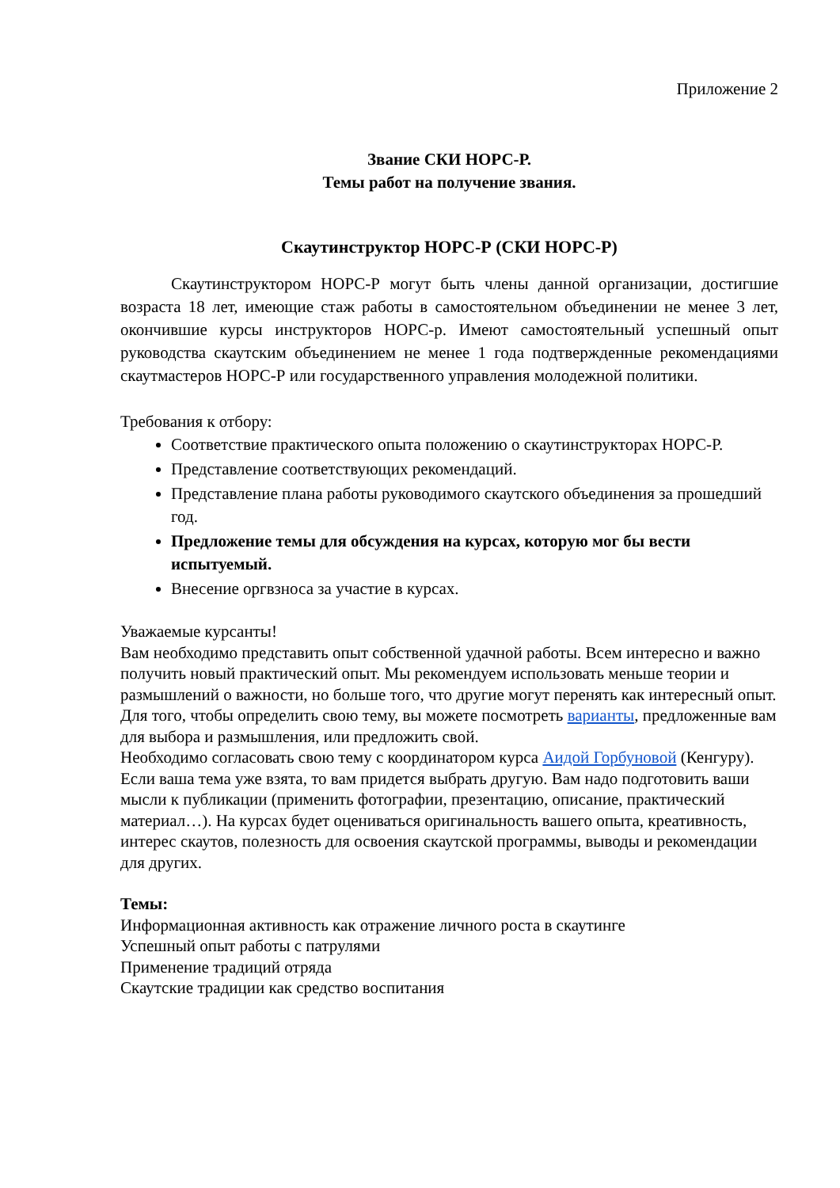Приложение 2
Звание СКИ НОРС-Р.
Темы работ на получение звания.
Скаутинструктор НОРС-Р (СКИ НОРС-Р)
Скаутинструктором НОРС-Р могут быть члены данной организации, достигшие возраста 18 лет, имеющие стаж работы в самостоятельном объединении не менее 3 лет, окончившие курсы инструкторов НОРС-р. Имеют самостоятельный успешный опыт руководства скаутским объединением не менее 1 года подтвержденные рекомендациями скаутмастеров НОРС-Р или государственного управления молодежной политики.
Требования к отбору:
Соответствие практического опыта положению о скаутинструкторах НОРС-Р.
Представление соответствующих рекомендаций.
Представление плана работы руководимого скаутского объединения за прошедший год.
Предложение темы для обсуждения на курсах, которую мог бы вести испытуемый.
Внесение оргвзноса за участие в курсах.
Уважаемые курсанты!
Вам необходимо представить опыт собственной удачной работы. Всем интересно и важно получить новый практический опыт. Мы рекомендуем использовать меньше теории и размышлений о важности, но больше того, что другие могут перенять как интересный опыт.
Для того, чтобы определить свою тему, вы можете посмотреть варианты, предложенные вам для выбора и размышления, или предложить свой.
Необходимо согласовать свою тему с координатором курса Аидой Горбуновой (Кенгуру). Если ваша тема уже взята, то вам придется выбрать другую. Вам надо подготовить ваши мысли к публикации (применить фотографии, презентацию, описание, практический материал…). На курсах будет оцениваться оригинальность вашего опыта, креативность, интерес скаутов, полезность для освоения скаутской программы, выводы и рекомендации для других.
Темы:
Информационная активность как отражение личного роста в скаутинге
Успешный опыт работы с патрулями
Применение традиций отряда
Скаутские традиции как средство воспитания